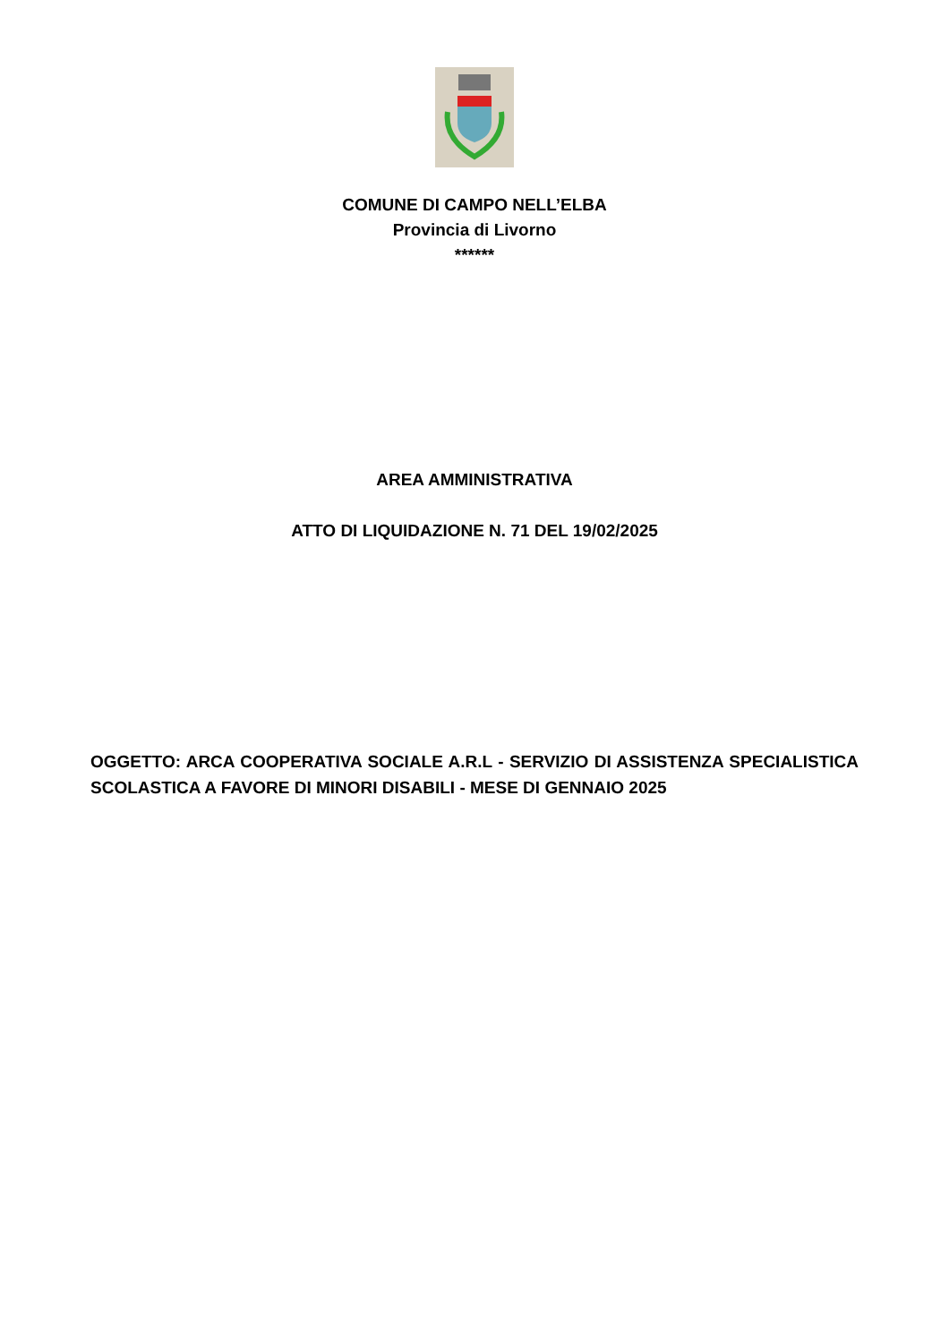COMUNE DI CAMPO NELL’ELBA
Provincia di Livorno
******
AREA AMMINISTRATIVA
ATTO DI LIQUIDAZIONE N. 71 DEL 19/02/2025
OGGETTO: ARCA COOPERATIVA SOCIALE A.R.L - SERVIZIO DI ASSISTENZA SPECIALISTICA SCOLASTICA A FAVORE DI MINORI DISABILI - MESE DI GENNAIO 2025